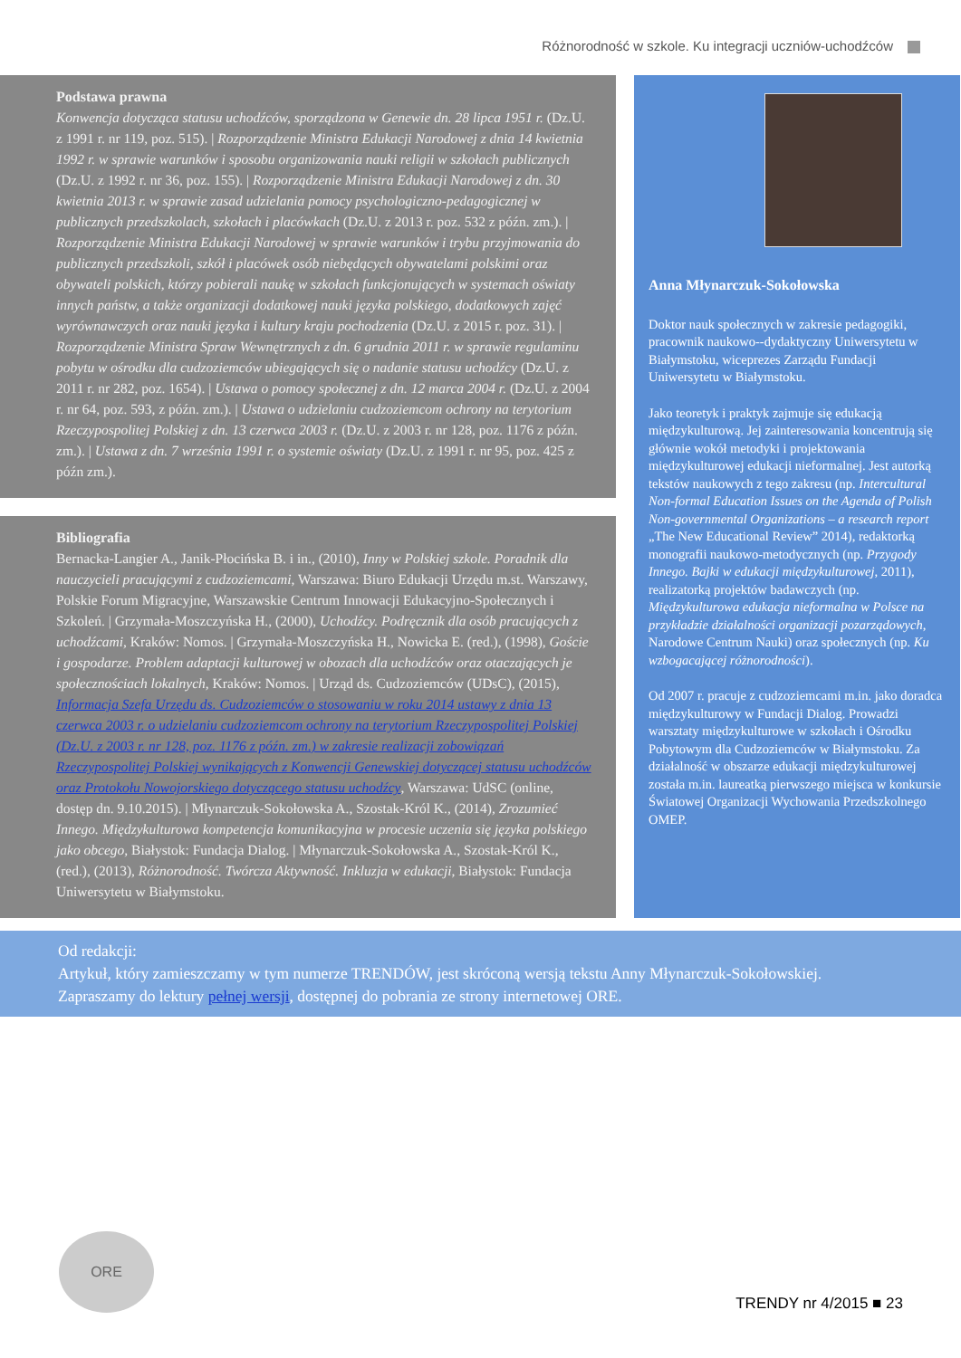Różnorodność w szkole. Ku integracji uczniów-uchodźców
Podstawa prawna
Konwencja dotycząca statusu uchodźców, sporządzona w Genewie dn. 28 lipca 1951 r. (Dz.U. z 1991 r. nr 119, poz. 515). | Rozporządzenie Ministra Edukacji Narodowej z dnia 14 kwietnia 1992 r. w sprawie warunków i sposobu organizowania nauki religii w szkołach publicznych (Dz.U. z 1992 r. nr 36, poz. 155). | Rozporządzenie Ministra Edukacji Narodowej z dn. 30 kwietnia 2013 r. w sprawie zasad udzielania pomocy psychologiczno-pedagogicznej w publicznych przedszkolach, szkołach i placówkach (Dz.U. z 2013 r. poz. 532 z późn. zm.). | Rozporządzenie Ministra Edukacji Narodowej w sprawie warunków i trybu przyjmowania do publicznych przedszkoli, szkół i placówek osób niebędących obywatelami polskimi oraz obywateli polskich, którzy pobierali naukę w szkołach funkcjonujących w systemach oświaty innych państw, a także organizacji dodatkowej nauki języka polskiego, dodatkowych zajęć wyrównawczych oraz nauki języka i kultury kraju pochodzenia (Dz.U. z 2015 r. poz. 31). | Rozporządzenie Ministra Spraw Wewnętrznych z dn. 6 grudnia 2011 r. w sprawie regulaminu pobytu w ośrodku dla cudzoziemców ubiegających się o nadanie statusu uchodźcy (Dz.U. z 2011 r. nr 282, poz. 1654). | Ustawa o pomocy społecznej z dn. 12 marca 2004 r. (Dz.U. z 2004 r. nr 64, poz. 593, z późn. zm.). | Ustawa o udzielaniu cudzoziemcom ochrony na terytorium Rzeczypospolitej Polskiej z dn. 13 czerwca 2003 r. (Dz.U. z 2003 r. nr 128, poz. 1176 z późn. zm.). | Ustawa z dn. 7 września 1991 r. o systemie oświaty (Dz.U. z 1991 r. nr 95, poz. 425 z późn zm.).
Bibliografia
Bernacka-Langier A., Janik-Płocińska B. i in., (2010), Inny w Polskiej szkole. Poradnik dla nauczycieli pracującymi z cudzoziemcami, Warszawa: Biuro Edukacji Urzędu m.st. Warszawy, Polskie Forum Migracyjne, Warszawskie Centrum Innowacji Edukacyjno-Społecznych i Szkoleń. | Grzymała-Moszczyńska H., (2000), Uchodźcy. Podręcznik dla osób pracujących z uchodźcami, Kraków: Nomos. | Grzymała-Moszczyńska H., Nowicka E. (red.), (1998), Goście i gospodarze. Problem adaptacji kulturowej w obozach dla uchodźców oraz otaczających je społecznościach lokalnych, Kraków: Nomos. | Urząd ds. Cudzoziemców (UDsC), (2015), Informacja Szefa Urzędu ds. Cudzoziemców o stosowaniu w roku 2014 ustawy z dnia 13 czerwca 2003 r. o udzielaniu cudzoziemcom ochrony na terytorium Rzeczypospolitej Polskiej (Dz.U. z 2003 r. nr 128, poz. 1176 z późn. zm.) w zakresie realizacji zobowiązań Rzeczypospolitej Polskiej wynikających z Konwencji Genewskiej dotyczącej statusu uchodźców oraz Protokołu Nowojorskiego dotyczącego statusu uchodźcy, Warszawa: UdSC (online, dostęp dn. 9.10.2015). | Młynarczuk-Sokołowska A., Szostak-Król K., (2014), Zrozumieć Innego. Międzykulturowa kompetencja komunikacyjna w procesie uczenia się języka polskiego jako obcego, Białystok: Fundacja Dialog. | Młynarczuk-Sokołowska A., Szostak-Król K., (red.), (2013), Różnorodność. Twórcza Aktywność. Inkluzja w edukacji, Białystok: Fundacja Uniwersytetu w Białymstoku.
Anna Młynarczuk-Sokołowska
Doktor nauk społecznych w zakresie pedagogiki, pracownik naukowo--dydaktyczny Uniwersytetu w Białymstoku, wiceprezes Zarządu Fundacji Uniwersytetu w Białymstoku.
Jako teoretyk i praktyk zajmuje się edukacją międzykulturową. Jej zainteresowania koncentrują się głównie wokół metodyki i projektowania międzykulturowej edukacji nieformalnej. Jest autorką tekstów naukowych z tego zakresu (np. Intercultural Non-formal Education Issues on the Agenda of Polish Non-governmental Organizations – a research report „The New Educational Review” 2014), redaktorką monografii naukowo-metodycznych (np. Przygody Innego. Bajki w edukacji międzykulturowej, 2011), realizatorką projektów badawczych (np. Międzykulturowa edukacja nieformalna w Polsce na przykładzie działalności organizacji pozarządowych, Narodowe Centrum Nauki) oraz społecznych (np. Ku wzbogacającej różnorodności).
Od 2007 r. pracuje z cudzoziemcami m.in. jako doradca międzykulturowy w Fundacji Dialog. Prowadzi warsztaty międzykulturowe w szkołach i Ośrodku Pobytowym dla Cudzoziemców w Białymstoku. Za działalność w obszarze edukacji międzykulturowej została m.in. laureatką pierwszego miejsca w konkursie Światowej Organizacji Wychowania Przedszkolnego OMEP.
Od redakcji:
Artykuł, który zamieszczamy w tym numerze TRENDÓW, jest skróconą wersją tekstu Anny Młynarczuk-Sokołowskiej. Zapraszamy do lektury pełnej wersji, dostępnej do pobrania ze strony internetowej ORE.
ORE TRENDY nr 4/2015 ■ 23